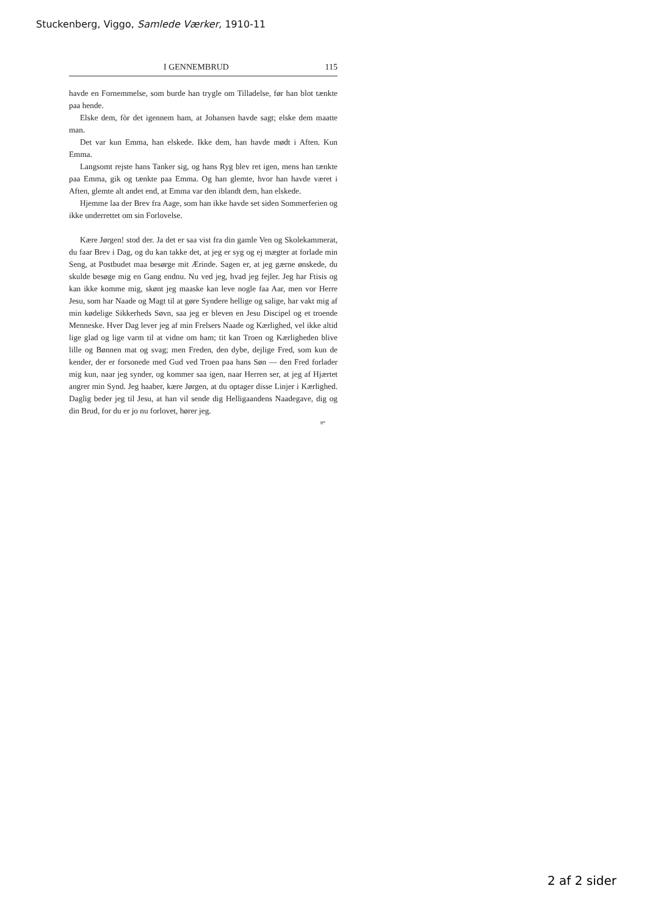Stuckenberg, Viggo, Samlede Værker, 1910-11
I GENNEMBRUD 115
havde en Fornemmelse, som burde han trygle om Tilladelse, før han blot tænkte paa hende.
Elske dem, fòr det igennem ham, at Johansen havde sagt; elske dem maatte man.
Det var kun Emma, han elskede. Ikke dem, han havde mødt i Aften. Kun Emma.
Langsomt rejste hans Tanker sig, og hans Ryg blev ret igen, mens han tænkte paa Emma, gik og tænkte paa Emma. Og han glemte, hvor han havde været i Aften, glemte alt andet end, at Emma var den iblandt dem, han elskede.
Hjemme laa der Brev fra Aage, som han ikke havde set siden Sommerferien og ikke underrettet om sin Forlovelse.
Kære Jørgen! stod der. Ja det er saa vist fra din gamle Ven og Skolekammerat, du faar Brev i Dag, og du kan takke det, at jeg er syg og ej mægter at forlade min Seng, at Postbudet maa besørge mit Ærinde. Sagen er, at jeg gærne ønskede, du skulde besøge mig en Gang endnu. Nu ved jeg, hvad jeg fejler. Jeg har Ftisis og kan ikke komme mig, skønt jeg maaske kan leve nogle faa Aar, men vor Herre Jesu, som har Naade og Magt til at gøre Syndere hellige og salige, har vakt mig af min kødelige Sikkerheds Søvn, saa jeg er bleven en Jesu Discipel og et troende Menneske. Hver Dag lever jeg af min Frelsers Naade og Kærlighed, vel ikke altid lige glad og lige varm til at vidne om ham; tit kan Troen og Kærligheden blive lille og Bønnen mat og svag; men Freden, den dybe, dejlige Fred, som kun de kender, der er forsonede med Gud ved Troen paa hans Søn — den Fred forlader mig kun, naar jeg synder, og kommer saa igen, naar Herren ser, at jeg af Hjærtet angrer min Synd. Jeg haaber, kære Jørgen, at du optager disse Linjer i Kærlighed. Daglig beder jeg til Jesu, at han vil sende dig Helligaandens Naadegave, dig og din Brud, for du er jo nu forlovet, hører jeg.
8*
2 af 2 sider